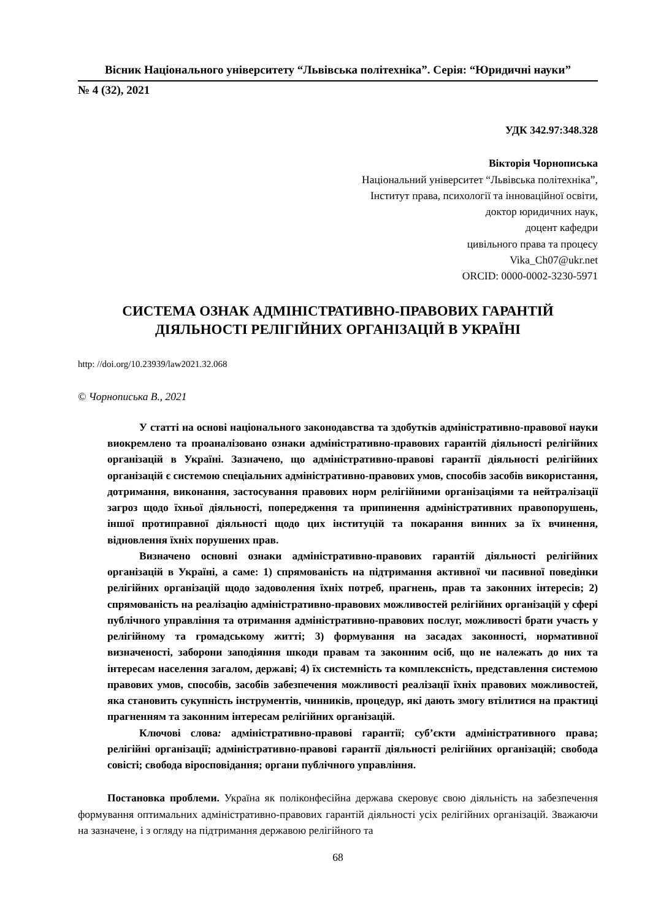Вісник Національного університету “Львівська політехніка”. Серія: “Юридичні науки”
№ 4 (32), 2021
УДК 342.97:348.328
Вікторія Чорнописька
Національний університет “Львівська політехніка”,
Інститут права, психології та інноваційної освіти,
доктор юридичних наук,
доцент кафедри
цивільного права та процесу
Vika_Ch07@ukr.net
ORCID: 0000-0002-3230-5971
СИСТЕМА ОЗНАК АДМІНІСТРАТИВНО-ПРАВОВИХ ГАРАНТІЙ
ДІЯЛЬНОСТІ РЕЛІГІЙНИХ ОРГАНІЗАЦІЙ В УКРАЇНІ
http: //doi.org/10.23939/law2021.32.068
© Чорнописька В., 2021
У статті на основі національного законодавства та здобутків адміністративно-правової науки виокремлено та проаналізовано ознаки адміністративно-правових гарантій діяльності релігійних організацій в Україні. Зазначено, що адміністративно-правові гарантії діяльності релігійних організацій є системою спеціальних адміністративно-правових умов, способів засобів використання, дотримання, виконання, застосування правових норм релігійними організаціями та нейтралізації загроз щодо їхньої діяльності, попередження та припинення адміністративних правопорушень, іншої протиправної діяльності щодо цих інституцій та покарання винних за їх вчинення, відновлення їхніх порушених прав.
Визначено основні ознаки адміністративно-правових гарантій діяльності релігійних організацій в Україні, а саме: 1) спрямованість на підтримання активної чи пасивної поведінки релігійних організацій щодо задоволення їхніх потреб, прагнень, прав та законних інтересів; 2) спрямованість на реалізацію адміністративно-правових можливостей релігійних організацій у сфері публічного управління та отримання адміністративно-правових послуг, можливості брати участь у релігійному та громадському житті; 3) формування на засадах законності, нормативної визначеності, заборони заподіяння шкоди правам та законним осіб, що не належать до них та інтересам населення загалом, державі; 4) їх системність та комплексність, представлення системою правових умов, способів, засобів забезпечення можливості реалізації їхніх правових можливостей, яка становить сукупність інструментів, чинників, процедур, які дають змогу втілитися на практиці прагненням та законним інтересам релігійних організацій.
Ключові слова: адміністративно-правові гарантії; суб’єкти адміністративного права; релігійні організації; адміністративно-правові гарантії діяльності релігійних організацій; свобода совісті; свобода віросповідання; органи публічного управління.
Постановка проблеми. Україна як поліконфесійна держава скеровує свою діяльність на забезпечення формування оптимальних адміністративно-правових гарантій діяльності усіх релігійних організацій. Зважаючи на зазначене, і з огляду на підтримання державою релігійного та
68